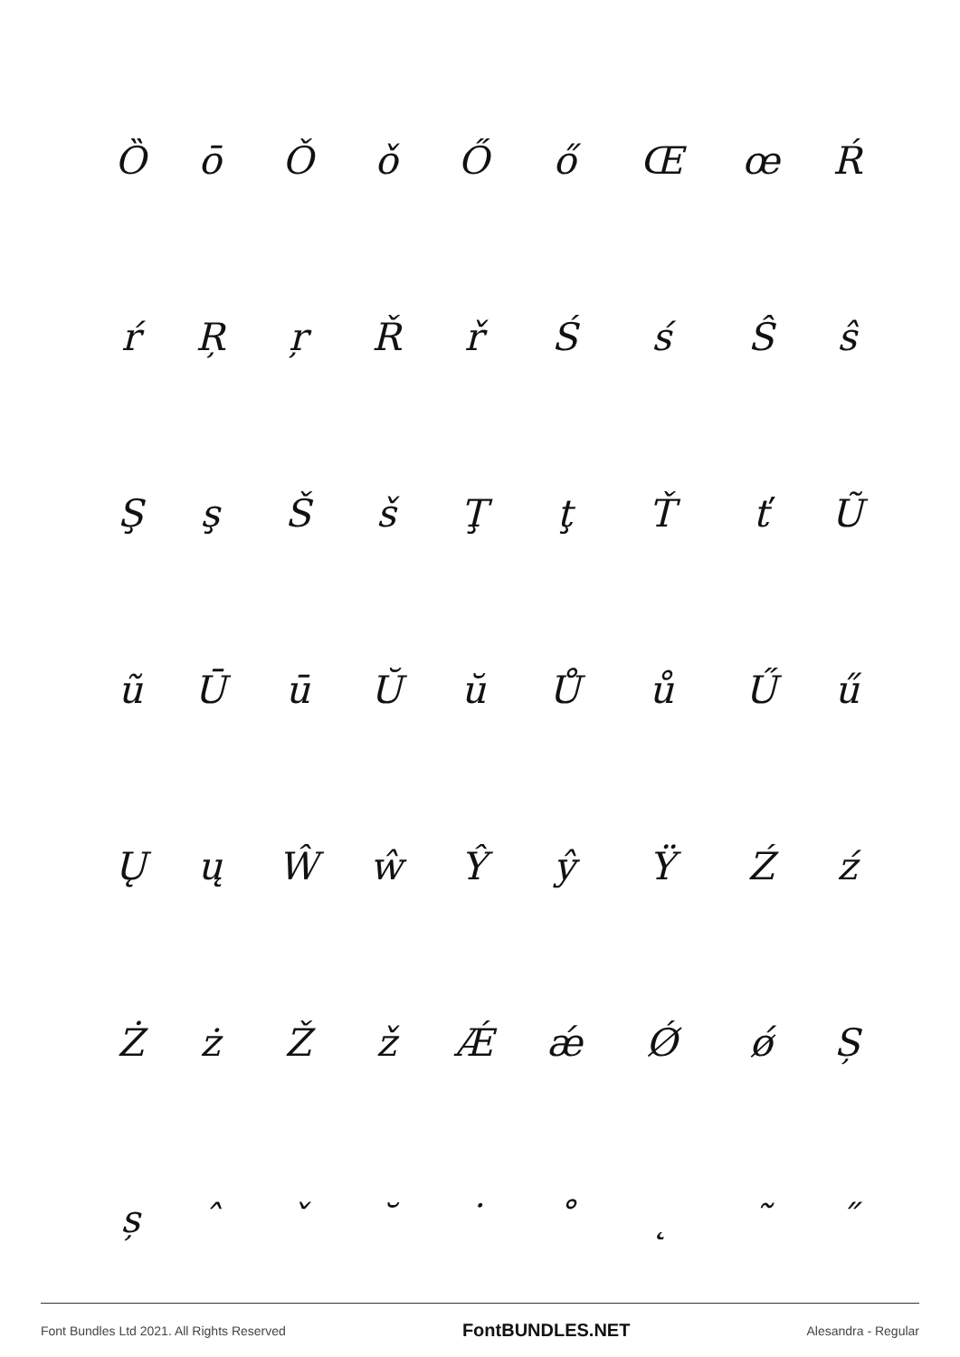| Ȍ | ō | Ǒ | ǒ | Ő | ő | Œ | œ | Ŕ |
| ŕ | Ŗ | ŗ | Ř | ř | Ś | ś | Ŝ | ŝ |
| Ş | ş | Š | š | Ţ | ţ | Ť | ť | Ũ |
| ũ | Ū | ū | Ŭ | ŭ | Ů | ů | Ű | ű |
| Ų | ų | Ŵ | ŵ | Ŷ | ŷ | Ÿ | Ź | ź |
| Ż | ż | Ž | ž | Ǽ | ǽ | Ǿ | ǿ | Ș |
| ș | ˆ | ˇ | ˘ | ˙ | ˚ | ˛ | ˜ | ˝ |
Font Bundles Ltd 2021. All Rights Reserved FontBUNDLES.NET Alesandra - Regular